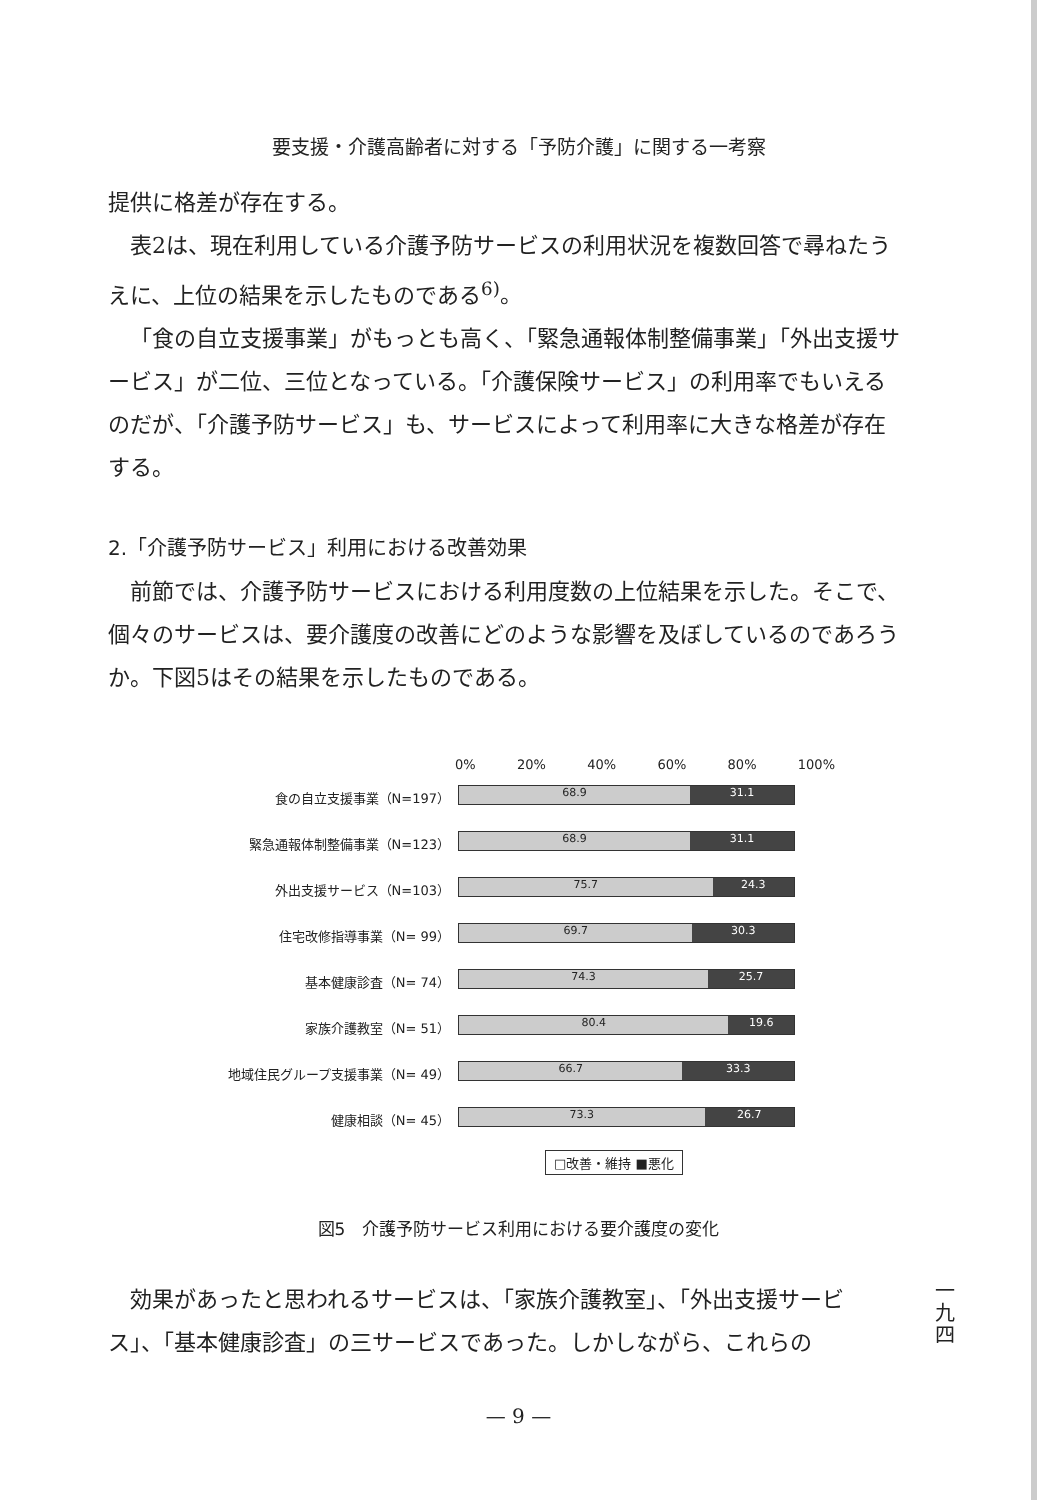要支援・介護高齢者に対する「予防介護」に関する一考察
提供に格差が存在する。
表2は、現在利用している介護予防サービスの利用状況を複数回答で尋ねたうえに、上位の結果を示したものである<sup>6)</sup>。
「食の自立支援事業」がもっとも高く、「緊急通報体制整備事業」「外出支援サービス」が二位、三位となっている。「介護保険サービス」の利用率でもいえるのだが、「介護予防サービス」も、サービスによって利用率に大きな格差が存在する。
2.「介護予防サービス」利用における改善効果
前節では、介護予防サービスにおける利用度数の上位結果を示した。そこで、個々のサービスは、要介護度の改善にどのような影響を及ぼしているのであろうか。下図5はその結果を示したものである。
0% 20% 40% 60% 80% 100%
食の自立支援事業（N=197）
68.9 31.1
緊急通報体制整備事業（N=123）
68.9 31.1
外出支援サービス（N=103）
75.7 24.3
住宅改修指導事業（N= 99）
69.7 30.3
基本健康診査（N= 74）
74.3 25.7
家族介護教室（N= 51）
80.4 19.6
地域住民グループ支援事業（N= 49）
66.7 33.3
健康相談（N= 45）
73.3 26.7
□改善・維持 ■悪化
図5　介護予防サービス利用における要介護度の変化
一九四
効果があったと思われるサービスは、「家族介護教室」、「外出支援サービス」、「基本健康診査」の三サービスであった。しかしながら、これらの
— 9 —